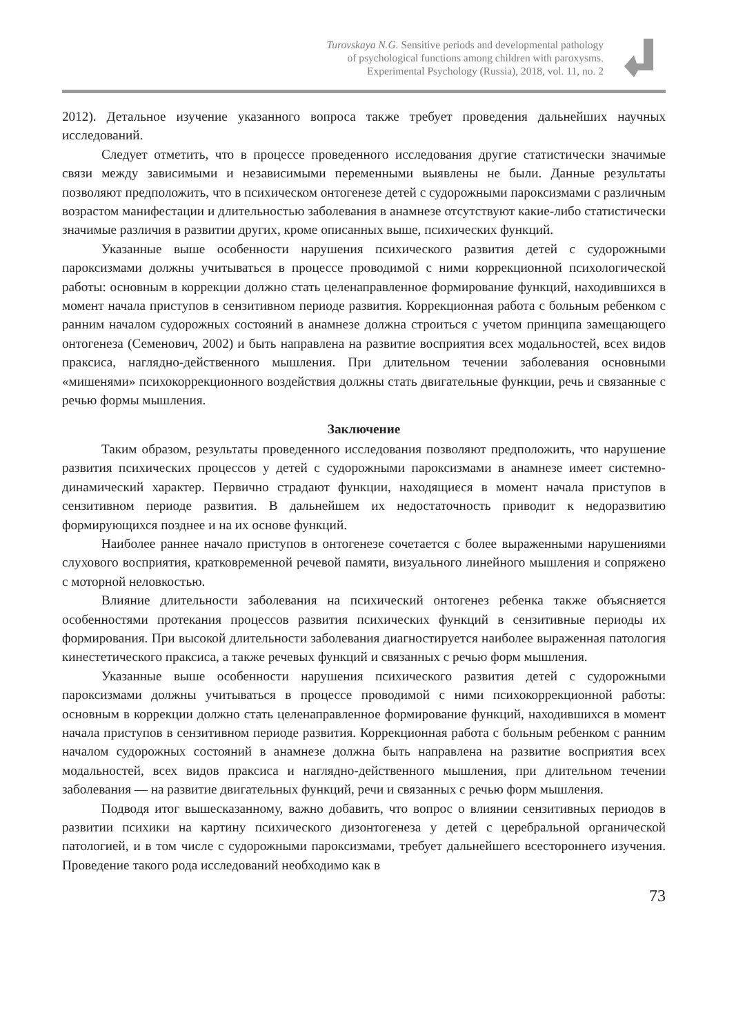Turovskaya N.G. Sensitive periods and developmental pathology
of psychological functions among children with paroxysms.
Experimental Psychology (Russia), 2018, vol. 11, no. 2
2012). Детальное изучение указанного вопроса также требует проведения дальнейших научных исследований.
Следует отметить, что в процессе проведенного исследования другие статистически значимые связи между зависимыми и независимыми переменными выявлены не были. Данные результаты позволяют предположить, что в психическом онтогенезе детей с судорожными пароксизмами с различным возрастом манифестации и длительностью заболевания в анамнезе отсутствуют какие-либо статистически значимые различия в развитии других, кроме описанных выше, психических функций.
Указанные выше особенности нарушения психического развития детей с судорожными пароксизмами должны учитываться в процессе проводимой с ними коррекционной психологической работы: основным в коррекции должно стать целенаправленное формирование функций, находившихся в момент начала приступов в сензитивном периоде развития. Коррекционная работа с больным ребенком с ранним началом судорожных состояний в анамнезе должна строиться с учетом принципа замещающего онтогенеза (Семенович, 2002) и быть направлена на развитие восприятия всех модальностей, всех видов праксиса, наглядно-действенного мышления. При длительном течении заболевания основными «мишенями» психокоррекционного воздействия должны стать двигательные функции, речь и связанные с речью формы мышления.
Заключение
Таким образом, результаты проведенного исследования позволяют предположить, что нарушение развития психических процессов у детей с судорожными пароксизмами в анамнезе имеет системно-динамический характер. Первично страдают функции, находящиеся в момент начала приступов в сензитивном периоде развития. В дальнейшем их недостаточность приводит к недоразвитию формирующихся позднее и на их основе функций.
Наиболее раннее начало приступов в онтогенезе сочетается с более выраженными нарушениями слухового восприятия, кратковременной речевой памяти, визуального линейного мышления и сопряжено с моторной неловкостью.
Влияние длительности заболевания на психический онтогенез ребенка также объясняется особенностями протекания процессов развития психических функций в сензитивные периоды их формирования. При высокой длительности заболевания диагностируется наиболее выраженная патология кинестетического праксиса, а также речевых функций и связанных с речью форм мышления.
Указанные выше особенности нарушения психического развития детей с судорожными пароксизмами должны учитываться в процессе проводимой с ними психокоррекционной работы: основным в коррекции должно стать целенаправленное формирование функций, находившихся в момент начала приступов в сензитивном периоде развития. Коррекционная работа с больным ребенком с ранним началом судорожных состояний в анамнезе должна быть направлена на развитие восприятия всех модальностей, всех видов праксиса и наглядно-действенного мышления, при длительном течении заболевания — на развитие двигательных функций, речи и связанных с речью форм мышления.
Подводя итог вышесказанному, важно добавить, что вопрос о влиянии сензитивных периодов в развитии психики на картину психического дизонтогенеза у детей с церебральной органической патологией, и в том числе с судорожными пароксизмами, требует дальнейшего всестороннего изучения. Проведение такого рода исследований необходимо как в
73